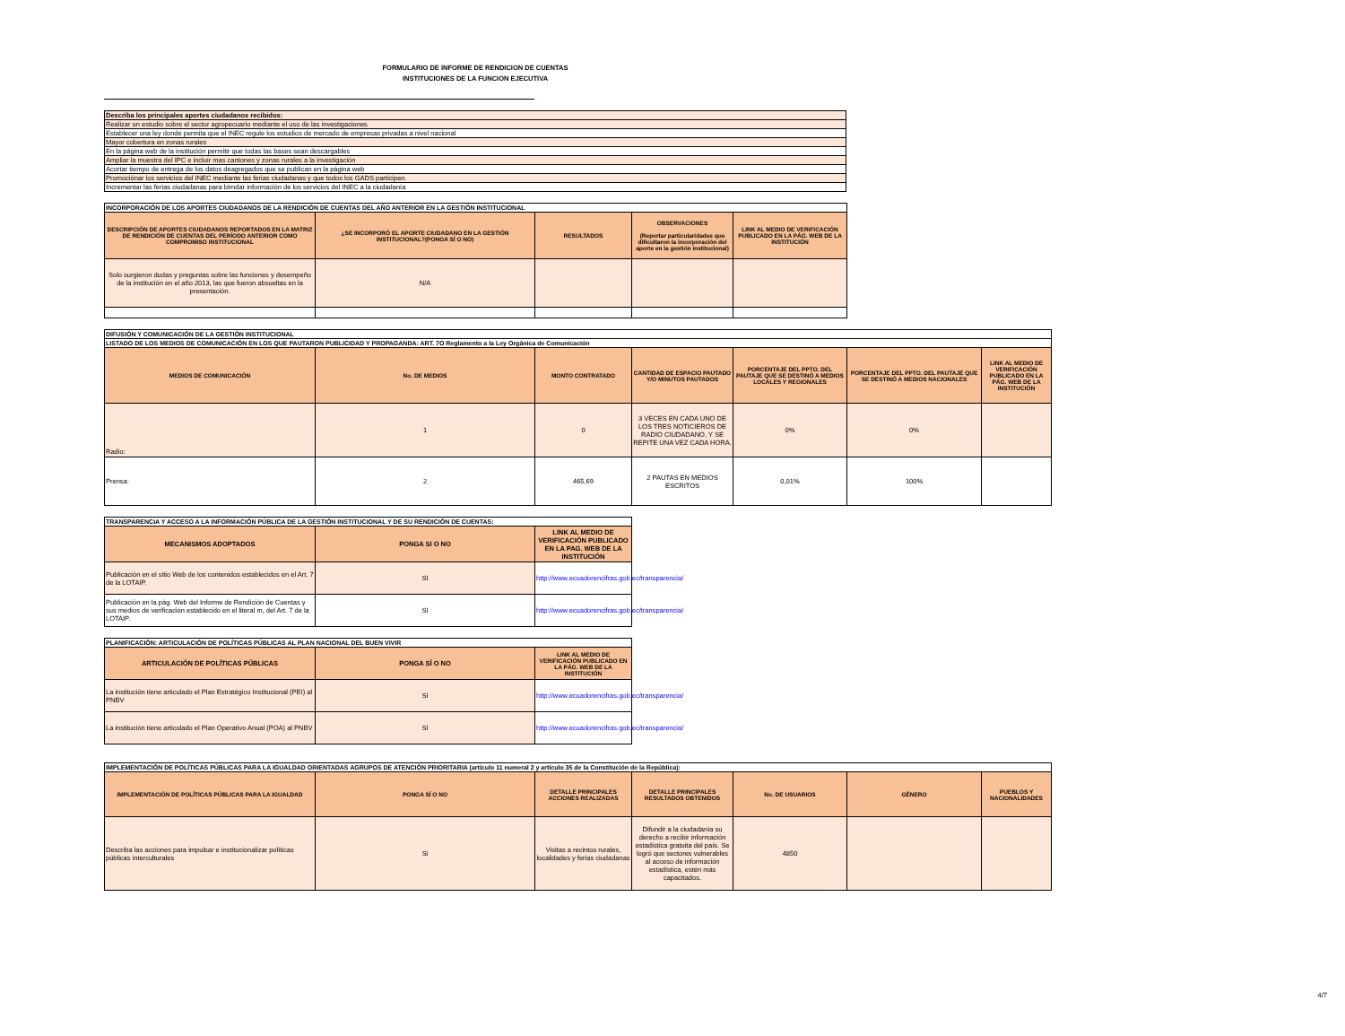FORMULARIO DE INFORME DE RENDICION DE CUENTAS
INSTITUCIONES DE LA FUNCION EJECUTIVA
| Describa los principales aportes ciudadanos recibidos: |
| Realizar un estudio sobre el sector agropecuario mediante el uso de las investigaciones |
| Establecer una ley donde permita que el INEC regule los estudios de mercado de empresas privadas a nivel nacional |
| Mayor cobertura en zonas rurales |
| En la página web de la institución permitir que todas las bases sean descargables |
| Ampliar la muestra del IPC e incluir mas cantones y zonas rurales a la investigación |
| Acortar tiempo de entrega de los datos deagregados que se publican en la página web |
| Promociónar los servicios del INEC mediante las ferias ciudadanas y que todos los GADS participen. |
| Incrementar las ferias ciudadanas para birndar información de los servicios del INEC a la ciudadanía |
| INCORPORACIÓN DE LOS APORTES CIUDADANOS DE LA RENDICIÓN DE CUENTAS DEL AÑO ANTERIOR EN LA GESTIÓN INSTITUCIONAL | | | | |
| DESCRIPCIÓN DE APORTES CIUDADANOS REPORTADOS EN LA MATRIZ DE RENDICIÓN DE CUENTAS DEL PERÍODO ANTERIOR COMO COMPROMISO INSTITUCIONAL | ¿SE INCORPORÓ EL APORTE CIUDADANO EN LA GESTIÓN INSTITUCIONAL?(PONGA SÍ O NO) | RESULTADOS | OBSERVACIONES (Reportar particularidades que dificultaron la incorporación del aporte en la gestión institucional) | LINK AL MEDIO DE VERIFICACIÓN PUBLICADO EN LA PÁG. WEB DE LA INSTITUCIÓN |
| Solo surgieron dudas y preguntas sobre las funciones y desempeño de la institución en el año 2013, las que fueron absueltas en la presentación. | N/A | | | |
| DIFUSIÓN Y COMUNICACIÓN DE LA GESTIÓN INSTITUCIONAL | | | | | | |
| LISTADO DE LOS MEDIOS DE COMUNICACIÓN EN LOS QUE PAUTARON PUBLICIDAD Y PROPAGANDA: ART. 7O Reglamento a la Ley Orgánica de Comunicación | | | | | | |
| MEDIOS DE COMUNICACIÓN | No. DE MEDIOS | MONTO CONTRATADO | CANTIDAD DE ESPACIO PAUTADO Y/O MINUTOS PAUTADOS | PORCENTAJE DEL PPTO. DEL PAUTAJE QUE SE DESTINÓ A MEDIOS LOCALES Y REGIONALES | PORCENTAJE DEL PPTO. DEL PAUTAJE QUE SE DESTINÓ A MEDIOS NACIONALES | LINK AL MEDIO DE VERIFICACIÓN PUBLICADO EN LA PÁG. WEB DE LA INSTITUCIÓN |
| Radio: | 1 | 0 | 3 VECES EN CADA UNO DE LOS TRES NOTICIEROS DE RADIO CIUDADANO, Y SE REPITE UNA VEZ CADA HORA. | 0% | 0% | |
| Prensa: | 2 | 465,69 | 2 PAUTAS EN MEDIOS ESCRITOS | 0,01% | 100% | |
| TRANSPARENCIA Y ACCESO A LA INFORMACIÓN PÚBLICA DE LA GESTIÓN INSTITUCIONAL Y DE SU RENDICIÓN DE CUENTAS: | | |
| MECANISMOS ADOPTADOS | PONGA SI O NO | LINK AL MEDIO DE VERIFICACIÓN PUBLICADO EN LA PAG. WEB DE LA INSTITUCIÓN |
| Publicación en el sitio Web de los contenidos establecidos en el Art. 7 de la LOTAIP. | SI | http://www.ecuadorencifras.gob.ec/transparencia/ |
| Publicación en la pág. Web del Informe de Rendición de Cuentas y sus medios de verificación establecido en el literal m, del Art. 7 de la LOTAIP. | SI | http://www.ecuadorencifras.gob.ec/transparencia/ |
| PLANIFICACIÓN: ARTICULACIÓN DE POLÍTICAS PÚBLICAS AL PLAN NACIONAL DEL BUEN VIVIR | | |
| ARTICULACIÓN DE POLÍTICAS PÚBLICAS | PONGA SÍ O NO | LINK AL MEDIO DE VERIFICACIÓN PUBLICADO EN LA PÁG. WEB DE LA INSTITUCIÓN |
| La institución tiene articulado el Plan Estratégico Institucional (PEI) al PNBV | SI | http://www.ecuadorencifras.gob.ec/transparencia/ |
| La institución tiene articulado el Plan Operativo Anual (POA) al PNBV | SI | http://www.ecuadorencifras.gob.ec/transparencia/ |
| IMPLEMENTACIÓN DE POLÍTICAS PÚBLICAS PARA LA IGUALDAD ORIENTADAS AGRUPOS DE ATENCIÓN PRIORITARIA (artículo 11 numeral 2 y artículo 35 de la Constitución de la República): | | | | | | |
| IMPLEMENTACIÓN DE POLÍTICAS PÚBLICAS PARA LA IGUALDAD | PONGA SÍ O NO | DETALLE PRINCIPALES ACCIONES REALIZADAS | DETALLE PRINCIPALES RESULTADOS OBTENIDOS | No. DE USUARIOS | GÉNERO | PUEBLOS Y NACIONALIDADES |
| Describa las acciones para impulsar e institucionalizar políticas públicas interculturales | Si | Visitas a recintos rurales, localidades y ferias ciudadanas | Difundir a la ciudadanía su derecho a recibir información estadística gratuita del país. Se logró que sectores vulnerables al acceso de información estadística, estén más capacitados. | 4850 | | |
4/7